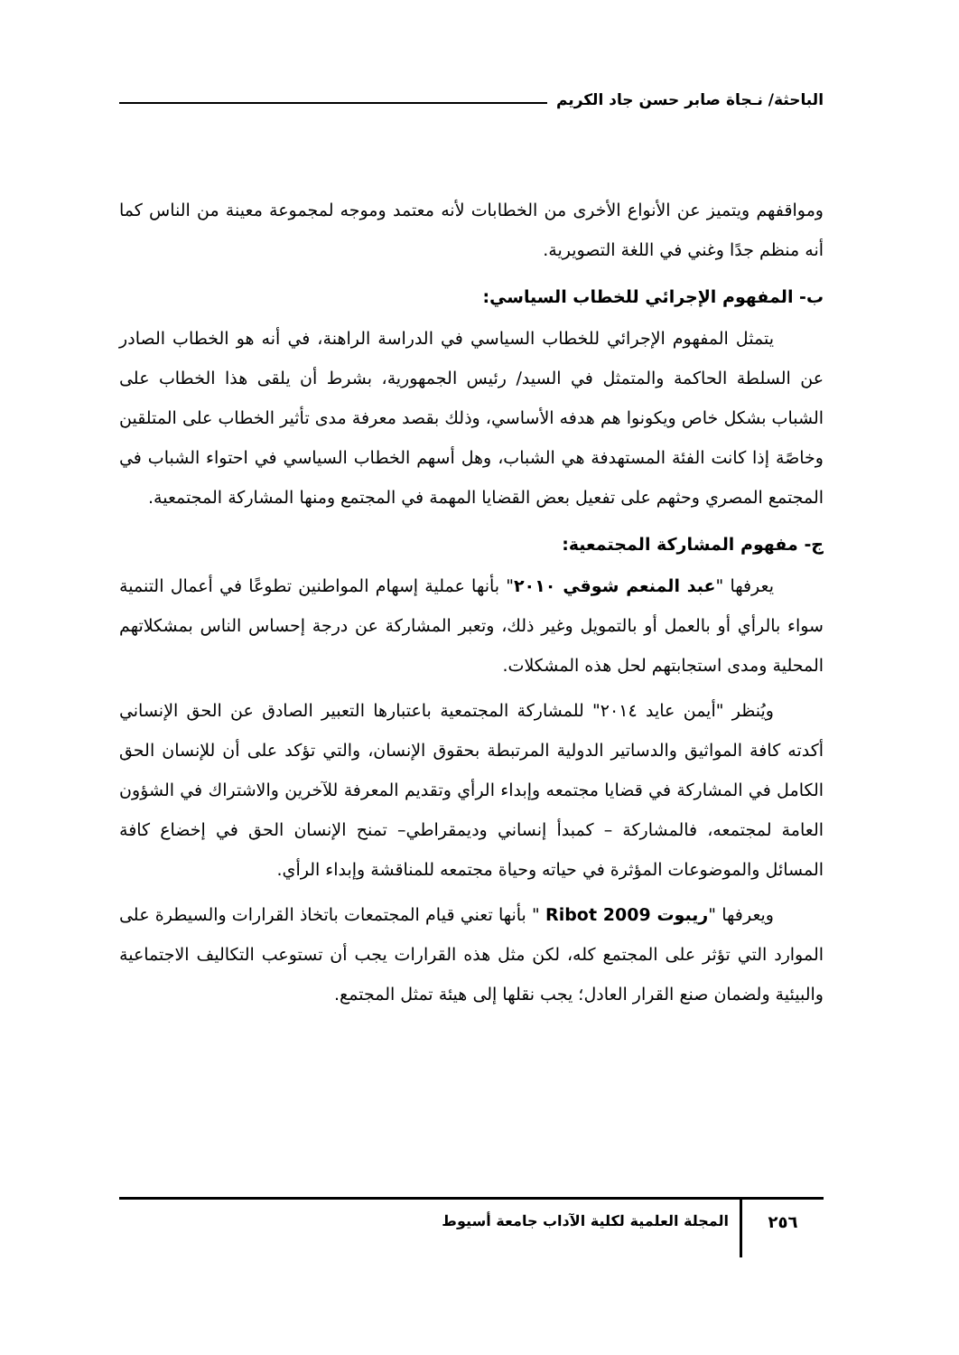الباحثة/ نـجاة صابر حسن جاد الكريم
ومواقفهم ويتميز عن الأنواع الأخرى من الخطابات لأنه معتمد وموجه لمجموعة معينة من الناس كما أنه منظم جدًا وغني في اللغة التصويرية.
ب- المفهوم الإجرائي للخطاب السياسي:
يتمثل المفهوم الإجرائي للخطاب السياسي في الدراسة الراهنة، في أنه هو الخطاب الصادر عن السلطة الحاكمة والمتمثل في السيد/ رئيس الجمهورية، بشرط أن يلقى هذا الخطاب على الشباب بشكل خاص ويكونوا هم هدفه الأساسي، وذلك بقصد معرفة مدى تأثير الخطاب على المتلقين وخاصًة إذا كانت الفئة المستهدفة هي الشباب، وهل أسهم الخطاب السياسي في احتواء الشباب في المجتمع المصري وحثهم على تفعيل بعض القضايا المهمة في المجتمع ومنها المشاركة المجتمعية.
ج- مفهوم المشاركة المجتمعية:
يعرفها "عبد المنعم شوقي ٢٠١٠" بأنها عملية إسهام المواطنين تطوعًا في أعمال التنمية سواء بالرأي أو بالعمل أو بالتمويل وغير ذلك، وتعبر المشاركة عن درجة إحساس الناس بمشكلاتهم المحلية ومدى استجابتهم لحل هذه المشكلات.
ويُنظر "أيمن عايد ٢٠١٤" للمشاركة المجتمعية باعتبارها التعبير الصادق عن الحق الإنساني أكدته كافة المواثيق والدساتير الدولية المرتبطة بحقوق الإنسان، والتي تؤكد على أن للإنسان الحق الكامل في المشاركة في قضايا مجتمعه وإبداء الرأي وتقديم المعرفة للآخرين والاشتراك في الشؤون العامة لمجتمعه، فالمشاركة – كمبدأ إنساني وديمقراطي– تمنح الإنسان الحق في إخضاع كافة المسائل والموضوعات المؤثرة في حياته وحياة مجتمعه للمناقشة وإبداء الرأي.
ويعرفها "ريبوت Ribot 2009 " بأنها تعني قيام المجتمعات باتخاذ القرارات والسيطرة على الموارد التي تؤثر على المجتمع كله، لكن مثل هذه القرارات يجب أن تستوعب التكاليف الاجتماعية والبيئية ولضمان صنع القرار العادل؛ يجب نقلها إلى هيئة تمثل المجتمع.
٢٥٦
المجلة العلمية لكلية الآداب جامعة أسيوط